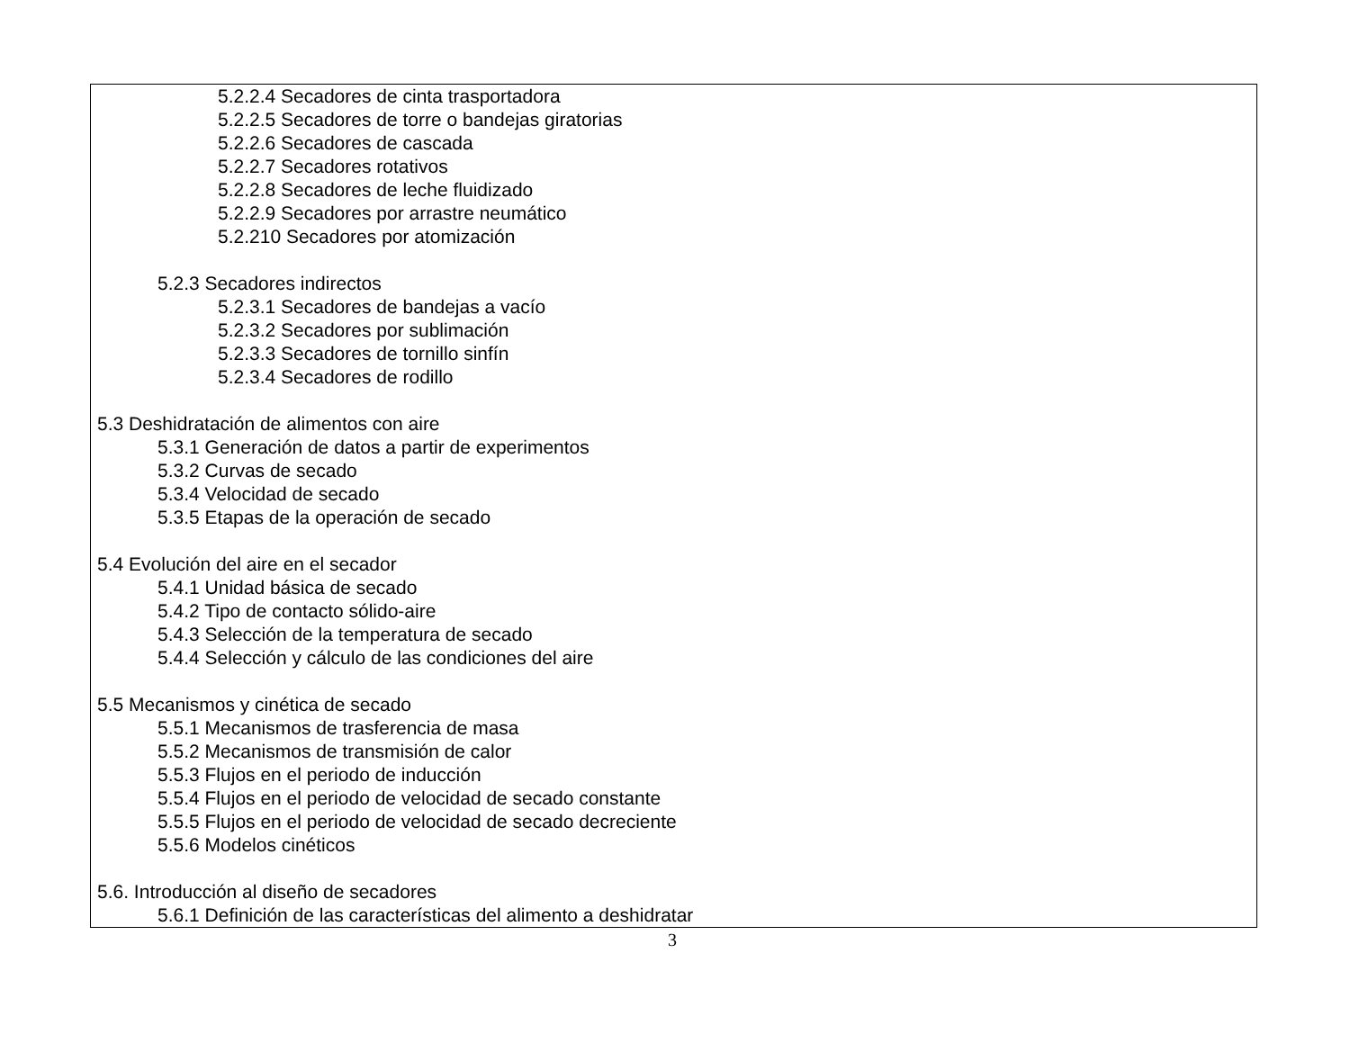| 5.2.2.4 Secadores de cinta trasportadora 5.2.2.5 Secadores de torre o bandejas giratorias 5.2.2.6 Secadores de cascada 5.2.2.7 Secadores rotativos 5.2.2.8 Secadores de leche fluidizado 5.2.2.9 Secadores por arrastre neumático 5.2.210 Secadores por atomización 5.2.3 Secadores indirectos 5.2.3.1 Secadores de bandejas a vacío 5.2.3.2 Secadores por sublimación 5.2.3.3 Secadores de tornillo sinfín 5.2.3.4 Secadores de rodillo 5.3 Deshidratación de alimentos con aire 5.3.1 Generación de datos a partir de experimentos 5.3.2 Curvas de secado 5.3.4 Velocidad de secado 5.3.5 Etapas de la operación de secado 5.4 Evolución del aire en el secador 5.4.1 Unidad básica de secado 5.4.2 Tipo de contacto sólido-aire 5.4.3 Selección de la temperatura de secado 5.4.4 Selección y cálculo de las condiciones del aire 5.5 Mecanismos y cinética de secado 5.5.1 Mecanismos de trasferencia de masa 5.5.2 Mecanismos de transmisión de calor 5.5.3 Flujos en el periodo de inducción 5.5.4 Flujos en el periodo de velocidad de secado constante 5.5.5 Flujos en el periodo de velocidad de secado decreciente 5.5.6 Modelos cinéticos 5.6. Introducción al diseño de secadores 5.6.1 Definición de las características del alimento a deshidratar |
3